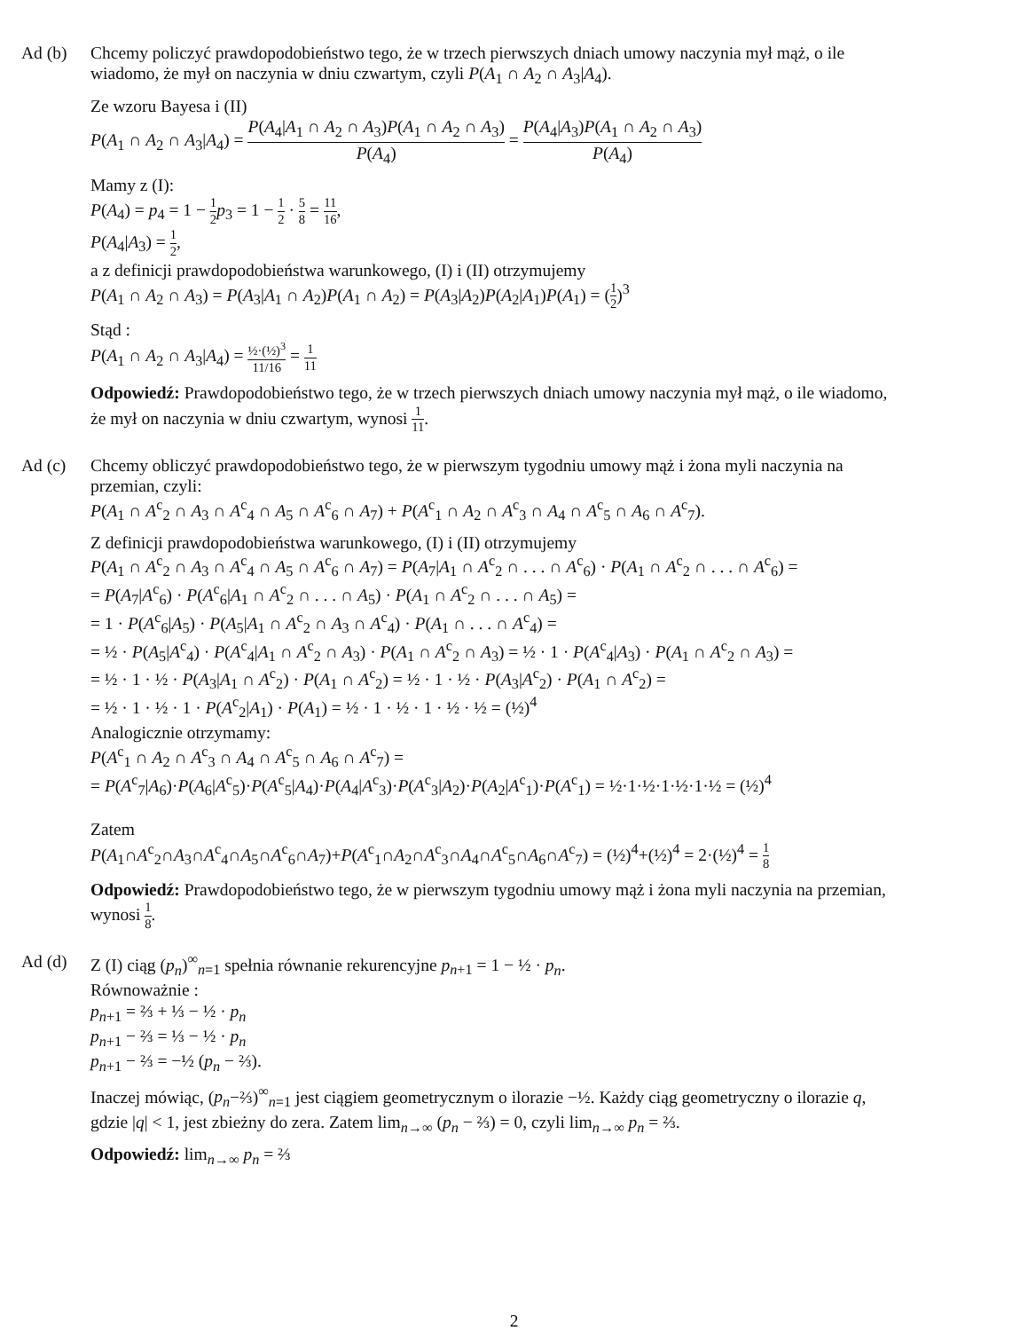Ad (b) Chcemy policzyć prawdopodobieństwo tego, że w trzech pierwszych dniach umowy naczynia mył mąż, o ile wiadomo, że mył on naczynia w dniu czwartym, czyli P(A<sub>1</sub> ∩ A<sub>2</sub> ∩ A<sub>3</sub>|A<sub>4</sub>).
Ze wzoru Bayesa i (II)
P(A<sub>1</sub> ∩ A<sub>2</sub> ∩ A<sub>3</sub>|A<sub>4</sub>) = P(A<sub>4</sub>|A<sub>1</sub> ∩ A<sub>2</sub> ∩ A<sub>3</sub>)P(A<sub>1</sub> ∩ A<sub>2</sub> ∩ A<sub>3</sub>) P(A<sub>4</sub>) = P(A<sub>4</sub>|A<sub>3</sub>)P(A<sub>1</sub> ∩ A<sub>2</sub> ∩ A<sub>3</sub>) P(A<sub>4</sub>)
Mamy z (I):
P(A<sub>4</sub>) = p<sub>4</sub> = 1 − 1 2 p<sub>3</sub> = 1 − 1 2 · 5 8 = 11 16,
P(A<sub>4</sub>|A<sub>3</sub>) = 1 2,
a z definicji prawdopodobieństwa warunkowego, (I) i (II) otrzymujemy
P(A<sub>1</sub> ∩ A<sub>2</sub> ∩ A<sub>3</sub>) = P(A<sub>3</sub>|A<sub>1</sub> ∩ A<sub>2</sub>)P(A<sub>1</sub> ∩ A<sub>2</sub>) = P(A<sub>3</sub>|A<sub>2</sub>)P(A<sub>2</sub>|A<sub>1</sub>)P(A<sub>1</sub>) = (1 2)<sup>3</sup>
Stąd :
P(A<sub>1</sub> ∩ A<sub>2</sub> ∩ A<sub>3</sub>|A<sub>4</sub>) = ½·(½)<sup>3</sup> 11/16 = 1 11
Odpowiedź: Prawdopodobieństwo tego, że w trzech pierwszych dniach umowy naczynia mył mąż, o ile wiadomo, że mył on naczynia w dniu czwartym, wynosi 1 11.
Ad (c) Chcemy obliczyć prawdopodobieństwo tego, że w pierwszym tygodniu umowy mąż i żona myli naczynia na przemian, czyli:
P(A<sub>1</sub> ∩ A<sup>c</sup><sub>2</sub> ∩ A<sub>3</sub> ∩ A<sup>c</sup><sub>4</sub> ∩ A<sub>5</sub> ∩ A<sup>c</sup><sub>6</sub> ∩ A<sub>7</sub>) + P(A<sup>c</sup><sub>1</sub> ∩ A<sub>2</sub> ∩ A<sup>c</sup><sub>3</sub> ∩ A<sub>4</sub> ∩ A<sup>c</sup><sub>5</sub> ∩ A<sub>6</sub> ∩ A<sup>c</sup><sub>7</sub>).
Z definicji prawdopodobieństwa warunkowego, (I) i (II) otrzymujemy
P(A<sub>1</sub> ∩ A<sup>c</sup><sub>2</sub> ∩ A<sub>3</sub> ∩ A<sup>c</sup><sub>4</sub> ∩ A<sub>5</sub> ∩ A<sup>c</sup><sub>6</sub> ∩ A<sub>7</sub>) = P(A<sub>7</sub>|A<sub>1</sub> ∩ A<sup>c</sup><sub>2</sub> ∩ . . . ∩ A<sup>c</sup><sub>6</sub>) · P(A<sub>1</sub> ∩ A<sup>c</sup><sub>2</sub> ∩ . . . ∩ A<sup>c</sup><sub>6</sub>) =
= P(A<sub>7</sub>|A<sup>c</sup><sub>6</sub>) · P(A<sup>c</sup><sub>6</sub>|A<sub>1</sub> ∩ A<sup>c</sup><sub>2</sub> ∩ . . . ∩ A<sub>5</sub>) · P(A<sub>1</sub> ∩ A<sup>c</sup><sub>2</sub> ∩ . . . ∩ A<sub>5</sub>) =
= 1 · P(A<sup>c</sup><sub>6</sub>|A<sub>5</sub>) · P(A<sub>5</sub>|A<sub>1</sub> ∩ A<sup>c</sup><sub>2</sub> ∩ A<sub>3</sub> ∩ A<sup>c</sup><sub>4</sub>) · P(A<sub>1</sub> ∩ . . . ∩ A<sup>c</sup><sub>4</sub>) =
= ½ · P(A<sub>5</sub>|A<sup>c</sup><sub>4</sub>) · P(A<sup>c</sup><sub>4</sub>|A<sub>1</sub> ∩ A<sup>c</sup><sub>2</sub> ∩ A<sub>3</sub>) · P(A<sub>1</sub> ∩ A<sup>c</sup><sub>2</sub> ∩ A<sub>3</sub>) = ½ · 1 · P(A<sup>c</sup><sub>4</sub>|A<sub>3</sub>) · P(A<sub>1</sub> ∩ A<sup>c</sup><sub>2</sub> ∩ A<sub>3</sub>) =
= ½ · 1 · ½ · P(A<sub>3</sub>|A<sub>1</sub> ∩ A<sup>c</sup><sub>2</sub>) · P(A<sub>1</sub> ∩ A<sup>c</sup><sub>2</sub>) = ½ · 1 · ½ · P(A<sub>3</sub>|A<sup>c</sup><sub>2</sub>) · P(A<sub>1</sub> ∩ A<sup>c</sup><sub>2</sub>) =
= ½ · 1 · ½ · 1 · P(A<sup>c</sup><sub>2</sub>|A<sub>1</sub>) · P(A<sub>1</sub>) = ½ · 1 · ½ · 1 · ½ · ½ = (½)<sup>4</sup>
Analogicznie otrzymamy:
P(A<sup>c</sup><sub>1</sub> ∩ A<sub>2</sub> ∩ A<sup>c</sup><sub>3</sub> ∩ A<sub>4</sub> ∩ A<sup>c</sup><sub>5</sub> ∩ A<sub>6</sub> ∩ A<sup>c</sup><sub>7</sub>) =
= P(A<sup>c</sup><sub>7</sub>|A<sub>6</sub>)·P(A<sub>6</sub>|A<sup>c</sup><sub>5</sub>)·P(A<sup>c</sup><sub>5</sub>|A<sub>4</sub>)·P(A<sub>4</sub>|A<sup>c</sup><sub>3</sub>)·P(A<sup>c</sup><sub>3</sub>|A<sub>2</sub>)·P(A<sub>2</sub>|A<sup>c</sup><sub>1</sub>)·P(A<sup>c</sup><sub>1</sub>) = ½·1·½·1·½·1·½ = (½)<sup>4</sup>
Zatem
P(A<sub>1</sub>∩A<sup>c</sup><sub>2</sub>∩A<sub>3</sub>∩A<sup>c</sup><sub>4</sub>∩A<sub>5</sub>∩A<sup>c</sup><sub>6</sub>∩A<sub>7</sub>)+P(A<sup>c</sup><sub>1</sub>∩A<sub>2</sub>∩A<sup>c</sup><sub>3</sub>∩A<sub>4</sub>∩A<sup>c</sup><sub>5</sub>∩A<sub>6</sub>∩A<sup>c</sup><sub>7</sub>) = (½)<sup>4</sup>+(½)<sup>4</sup> = 2·(½)<sup>4</sup> = 1 8
Odpowiedź: Prawdopodobieństwo tego, że w pierwszym tygodniu umowy mąż i żona myli naczynia na przemian, wynosi 1 8.
Ad (d) Z (I) ciąg (p<sub>n</sub>)<sup>∞</sup><sub>n=1</sub> spełnia równanie rekurencyjne p<sub>n+1</sub> = 1 − ½ · p<sub>n</sub>.
Równoważnie :
p<sub>n+1</sub> = ⅔ + ⅓ − ½ · p<sub>n</sub>
p<sub>n+1</sub> − ⅔ = ⅓ − ½ · p<sub>n</sub>
p<sub>n+1</sub> − ⅔ = −½ (p<sub>n</sub> − ⅔).
Inaczej mówiąc, (p<sub>n</sub>−⅔)<sup>∞</sup><sub>n=1</sub> jest ciągiem geometrycznym o ilorazie −½. Każdy ciąg geometryczny o ilorazie q, gdzie |q| < 1, jest zbieżny do zera. Zatem lim<sub>n→∞</sub> (p<sub>n</sub> − ⅔) = 0, czyli lim<sub>n→∞</sub> p<sub>n</sub> = ⅔.
Odpowiedź: lim<sub>n→∞</sub> p<sub>n</sub> = ⅔
2